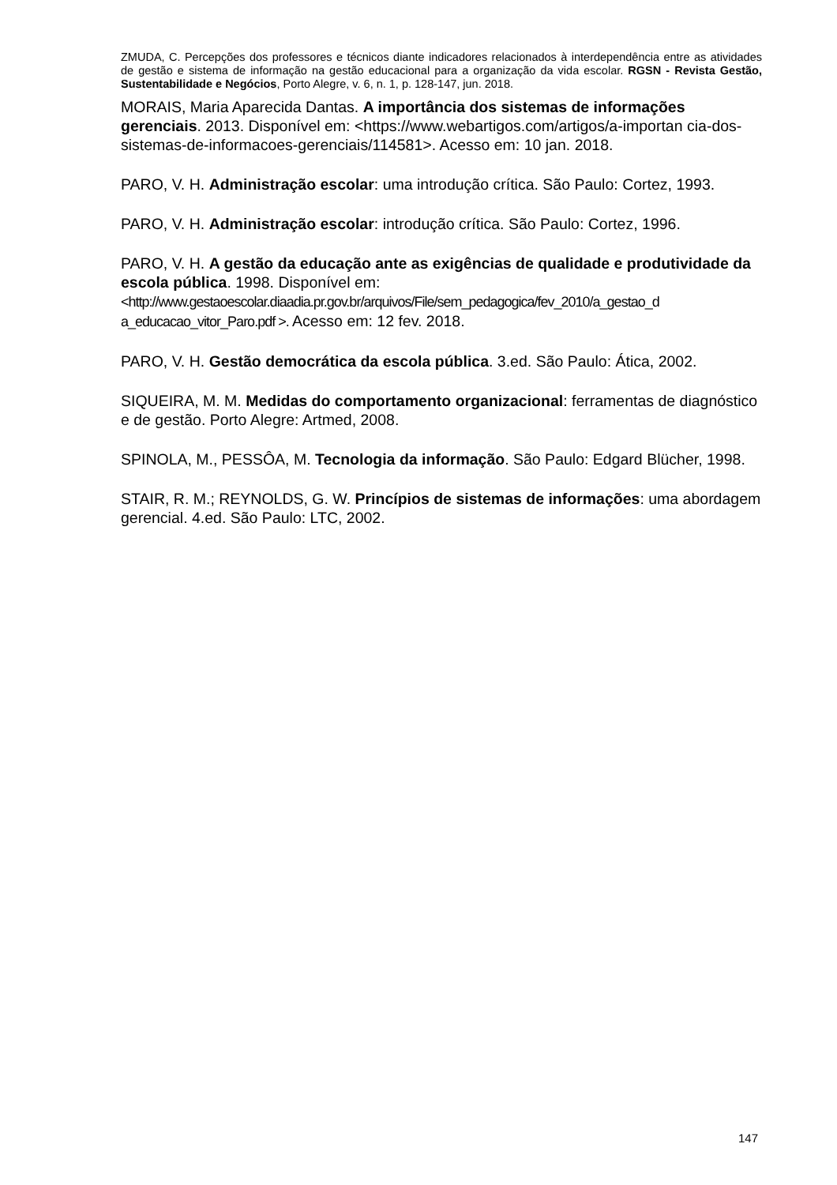ZMUDA, C. Percepções dos professores e técnicos diante indicadores relacionados à interdependência entre as atividades de gestão e sistema de informação na gestão educacional para a organização da vida escolar. RGSN - Revista Gestão, Sustentabilidade e Negócios, Porto Alegre, v. 6, n. 1, p. 128-147, jun. 2018.
MORAIS, Maria Aparecida Dantas. A importância dos sistemas de informações gerenciais. 2013. Disponível em: <https://www.webartigos.com/artigos/a-importan cia-dos-sistemas-de-informacoes-gerenciais/114581>. Acesso em: 10 jan. 2018.
PARO, V. H. Administração escolar: uma introdução crítica. São Paulo: Cortez, 1993.
PARO, V. H. Administração escolar: introdução crítica. São Paulo: Cortez, 1996.
PARO, V. H. A gestão da educação ante as exigências de qualidade e produtividade da escola pública. 1998. Disponível em: <http://www.gestaoescolar.diaadia.pr.gov.br/arquivos/File/sem_pedagogica/fev_2010/a_gestao_d a_educacao_vitor_Paro.pdf >. Acesso em: 12 fev. 2018.
PARO, V. H. Gestão democrática da escola pública. 3.ed. São Paulo: Ática, 2002.
SIQUEIRA, M. M. Medidas do comportamento organizacional: ferramentas de diagnóstico e de gestão. Porto Alegre: Artmed, 2008.
SPINOLA, M., PESSÔA, M. Tecnologia da informação. São Paulo: Edgard Blücher, 1998.
STAIR, R. M.; REYNOLDS, G. W. Princípios de sistemas de informações: uma abordagem gerencial. 4.ed. São Paulo: LTC, 2002.
147